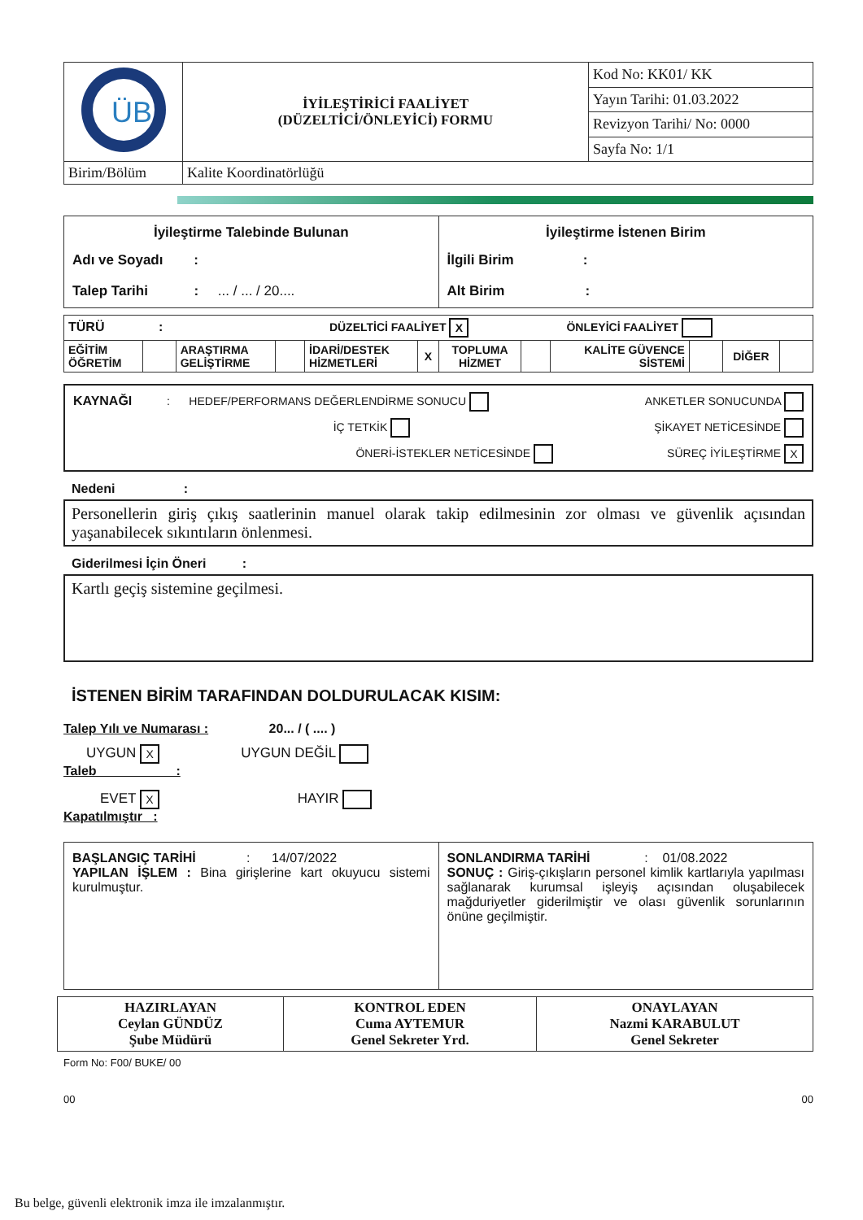| ÜB | İYİLEŞTİRİCİ FAALİYET (DÜZELTİCİ/ÖNLEYİCİ) FORMU | Kod No: KK01/ KK |
| | | Yayın Tarihi: 01.03.2022 |
| | | Revizyon Tarihi/ No: 0000 |
| | | Sayfa No: 1/1 |
| Birim/Bölüm | Kalite Koordinatörlüğü | |
| İyileştirme Talebinde Bulunan Adı ve Soyadı : Talep Tarihi : ... / ... / 20.... | İyileştirme İstenen Birim İlgili Birim : Alt Birim : |
| TÜRÜ : DÜZELTİCİ FAALİYET X ÖNLEYİCİ FAALİYET | | | | | | | | | | | |
| EĞİTİM ÖĞRETİM | | ARAŞTIRMA GELİŞTİRME | | İDARİ/DESTEK HİZMETLERİ | X | TOPLUMA HİZMET | | KALİTE GÜVENCE SİSTEMİ | | DİĞER | |
KAYNAĞI : HEDEF/PERFORMANS DEĞERLENDİRME SONUCU ANKETLER SONUCUNDA
İÇ TETKİK ŞİKAYET NETİCESİNDE
ÖNERİ-İSTEKLER NETİCESİNDE SÜREÇ İYİLEŞTİRME X
Nedeni :
Personellerin giriş çıkış saatlerinin manuel olarak takip edilmesinin zor olması ve güvenlik açısından yaşanabilecek sıkıntıların önlenmesi.
Giderilmesi İçin Öneri :
Kartlı geçiş sistemine geçilmesi.
İSTENEN BİRİM TARAFINDAN DOLDURULACAK KISIM:
Talep Yılı ve Numarası : 20... / ( .... )
UYGUN X UYGUN DEĞİL
Taleb :
EVET X HAYIR
Kapatılmıştır :
| BAŞLANGIÇ TARİHİ : 14/07/2022 YAPILAN İŞLEM : Bina girişlerine kart okuyucu sistemi kurulmuştur. | SONLANDIRMA TARİHİ : 01/08.2022 SONUÇ : Giriş-çıkışların personel kimlik kartlarıyla yapılması sağlanarak kurumsal işleyiş açısından oluşabilecek mağduriyetler giderilmiştir ve olası güvenlik sorunlarının önüne geçilmiştir. |
| HAZIRLAYAN Ceylan GÜNDÜZ Şube Müdürü | KONTROL EDEN Cuma AYTEMUR Genel Sekreter Yrd. | ONAYLAYAN Nazmi KARABULUT Genel Sekreter |
Form No: F00/ BUKE/ 00
00 00
Bu belge, güvenli elektronik imza ile imzalanmıştır.